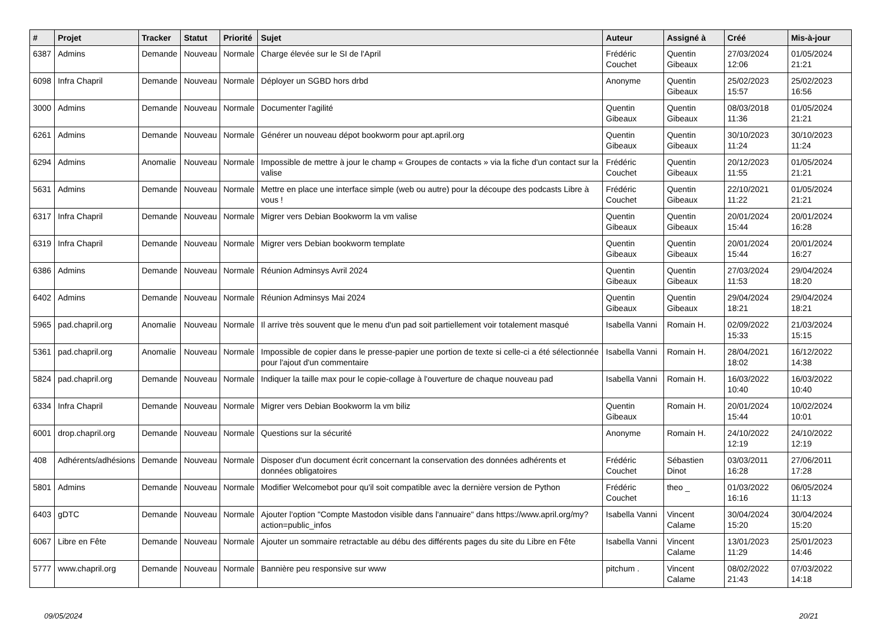| # | Projet | Tracker | Statut | Priorité | Sujet | Auteur | Assigné à | Créé | Mis-à-jour |
| --- | --- | --- | --- | --- | --- | --- | --- | --- | --- |
| 6387 | Admins | Demande | Nouveau | Normale | Charge élevée sur le SI de l'April | Frédéric Couchet | Quentin Gibeaux | 27/03/2024 12:06 | 01/05/2024 21:21 |
| 6098 | Infra Chapril | Demande | Nouveau | Normale | Déployer un SGBD hors drbd | Anonyme | Quentin Gibeaux | 25/02/2023 15:57 | 25/02/2023 16:56 |
| 3000 | Admins | Demande | Nouveau | Normale | Documenter l'agilité | Quentin Gibeaux | Quentin Gibeaux | 08/03/2018 11:36 | 01/05/2024 21:21 |
| 6261 | Admins | Demande | Nouveau | Normale | Générer un nouveau dépot bookworm pour apt.april.org | Quentin Gibeaux | Quentin Gibeaux | 30/10/2023 11:24 | 30/10/2023 11:24 |
| 6294 | Admins | Anomalie | Nouveau | Normale | Impossible de mettre à jour le champ « Groupes de contacts » via la fiche d'un contact sur la valise | Frédéric Couchet | Quentin Gibeaux | 20/12/2023 11:55 | 01/05/2024 21:21 |
| 5631 | Admins | Demande | Nouveau | Normale | Mettre en place une interface simple (web ou autre) pour la découpe des podcasts Libre à vous ! | Frédéric Couchet | Quentin Gibeaux | 22/10/2021 11:22 | 01/05/2024 21:21 |
| 6317 | Infra Chapril | Demande | Nouveau | Normale | Migrer vers Debian Bookworm la vm valise | Quentin Gibeaux | Quentin Gibeaux | 20/01/2024 15:44 | 20/01/2024 16:28 |
| 6319 | Infra Chapril | Demande | Nouveau | Normale | Migrer vers Debian bookworm template | Quentin Gibeaux | Quentin Gibeaux | 20/01/2024 15:44 | 20/01/2024 16:27 |
| 6386 | Admins | Demande | Nouveau | Normale | Réunion Adminsys Avril 2024 | Quentin Gibeaux | Quentin Gibeaux | 27/03/2024 11:53 | 29/04/2024 18:20 |
| 6402 | Admins | Demande | Nouveau | Normale | Réunion Adminsys Mai 2024 | Quentin Gibeaux | Quentin Gibeaux | 29/04/2024 18:21 | 29/04/2024 18:21 |
| 5965 | pad.chapril.org | Anomalie | Nouveau | Normale | Il arrive très souvent que le menu d'un pad soit partiellement voir totalement masqué | Isabella Vanni | Romain H. | 02/09/2022 15:33 | 21/03/2024 15:15 |
| 5361 | pad.chapril.org | Anomalie | Nouveau | Normale | Impossible de copier dans le presse-papier une portion de texte si celle-ci a été sélectionnée pour l'ajout d'un commentaire | Isabella Vanni | Romain H. | 28/04/2021 18:02 | 16/12/2022 14:38 |
| 5824 | pad.chapril.org | Demande | Nouveau | Normale | Indiquer la taille max pour le copie-collage à l'ouverture de chaque nouveau pad | Isabella Vanni | Romain H. | 16/03/2022 10:40 | 16/03/2022 10:40 |
| 6334 | Infra Chapril | Demande | Nouveau | Normale | Migrer vers Debian Bookworm la vm biliz | Quentin Gibeaux | Romain H. | 20/01/2024 15:44 | 10/02/2024 10:01 |
| 6001 | drop.chapril.org | Demande | Nouveau | Normale | Questions sur la sécurité | Anonyme | Romain H. | 24/10/2022 12:19 | 24/10/2022 12:19 |
| 408 | Adhérents/adhésions | Demande | Nouveau | Normale | Disposer d'un document écrit concernant la conservation des données adhérents et données obligatoires | Frédéric Couchet | Sébastien Dinot | 03/03/2011 16:28 | 27/06/2011 17:28 |
| 5801 | Admins | Demande | Nouveau | Normale | Modifier Welcomebot pour qu'il soit compatible avec la dernière version de Python | Frédéric Couchet | theo _ | 01/03/2022 16:16 | 06/05/2024 11:13 |
| 6403 | gDTC | Demande | Nouveau | Normale | Ajouter l'option "Compte Mastodon visible dans l'annuaire" dans https://www.april.org/my?action=public_infos | Isabella Vanni | Vincent Calame | 30/04/2024 15:20 | 30/04/2024 15:20 |
| 6067 | Libre en Fête | Demande | Nouveau | Normale | Ajouter un sommaire retractable au débu des différents pages du site du Libre en Fête | Isabella Vanni | Vincent Calame | 13/01/2023 11:29 | 25/01/2023 14:46 |
| 5777 | www.chapril.org | Demande | Nouveau | Normale | Bannière peu responsive sur www | pitchum . | Vincent Calame | 08/02/2022 21:43 | 07/03/2022 14:18 |
09/05/2024 20/21